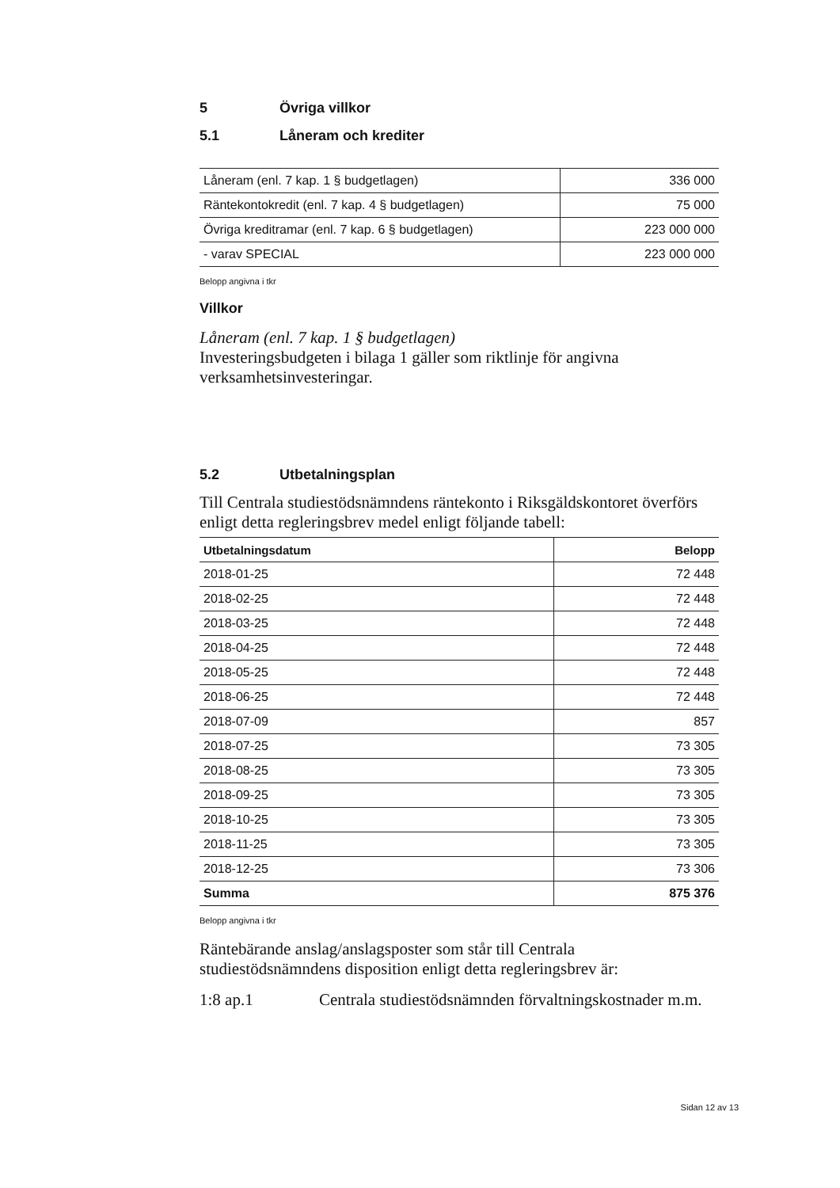5 Övriga villkor
5.1 Låneram och krediter
| Låneram (enl. 7 kap. 1 § budgetlagen) | 336 000 |
| Räntekontokredit (enl. 7 kap. 4 § budgetlagen) | 75 000 |
| Övriga kreditramar (enl. 7 kap. 6 § budgetlagen) | 223 000 000 |
| - varav SPECIAL | 223 000 000 |
Belopp angivna i tkr
Villkor
Låneram (enl. 7 kap. 1 § budgetlagen)
Investeringsbudgeten i bilaga 1 gäller som riktlinje för angivna verksamhetsinvesteringar.
5.2 Utbetalningsplan
Till Centrala studiestödsnämndens räntekonto i Riksgäldskontoret överförs enligt detta regleringsbrev medel enligt följande tabell:
| Utbetalningsdatum | Belopp |
| --- | --- |
| 2018-01-25 | 72 448 |
| 2018-02-25 | 72 448 |
| 2018-03-25 | 72 448 |
| 2018-04-25 | 72 448 |
| 2018-05-25 | 72 448 |
| 2018-06-25 | 72 448 |
| 2018-07-09 | 857 |
| 2018-07-25 | 73 305 |
| 2018-08-25 | 73 305 |
| 2018-09-25 | 73 305 |
| 2018-10-25 | 73 305 |
| 2018-11-25 | 73 305 |
| 2018-12-25 | 73 306 |
| Summa | 875 376 |
Belopp angivna i tkr
Räntebärande anslag/anslagsposter som står till Centrala studiestödsnämndens disposition enligt detta regleringsbrev är:
1:8 ap.1 Centrala studiestödsnämnden förvaltningskostnader m.m.
Sidan 12 av 13